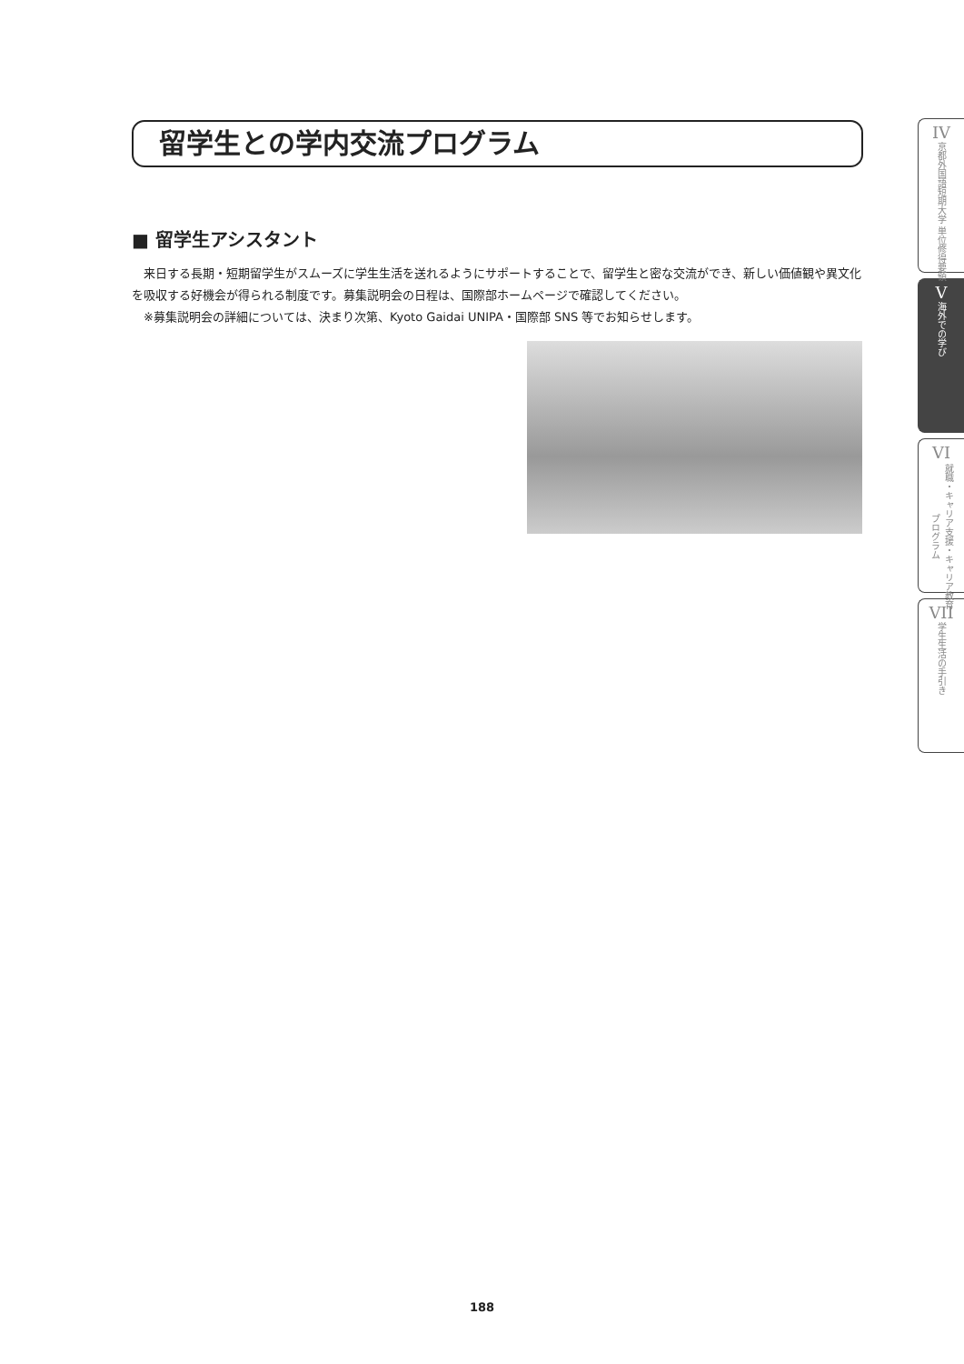留学生との学内交流プログラム
■ 留学生アシスタント
　来日する長期・短期留学生がスムーズに学生生活を送れるようにサポートすることで、留学生と密な交流ができ、新しい価値観や異文化を吸収する好機会が得られる制度です。募集説明会の日程は、国際部ホームページで確認してください。
　※募集説明会の詳細については、決まり次第、Kyoto Gaidai UNIPA・国際部 SNS 等でお知らせします。
IV
京都外国語短期大学 単位修得要領
V海外での学び
VI
就職・キャリア支援・キャリア教育プログラム
VII
学生生活の手引き
188